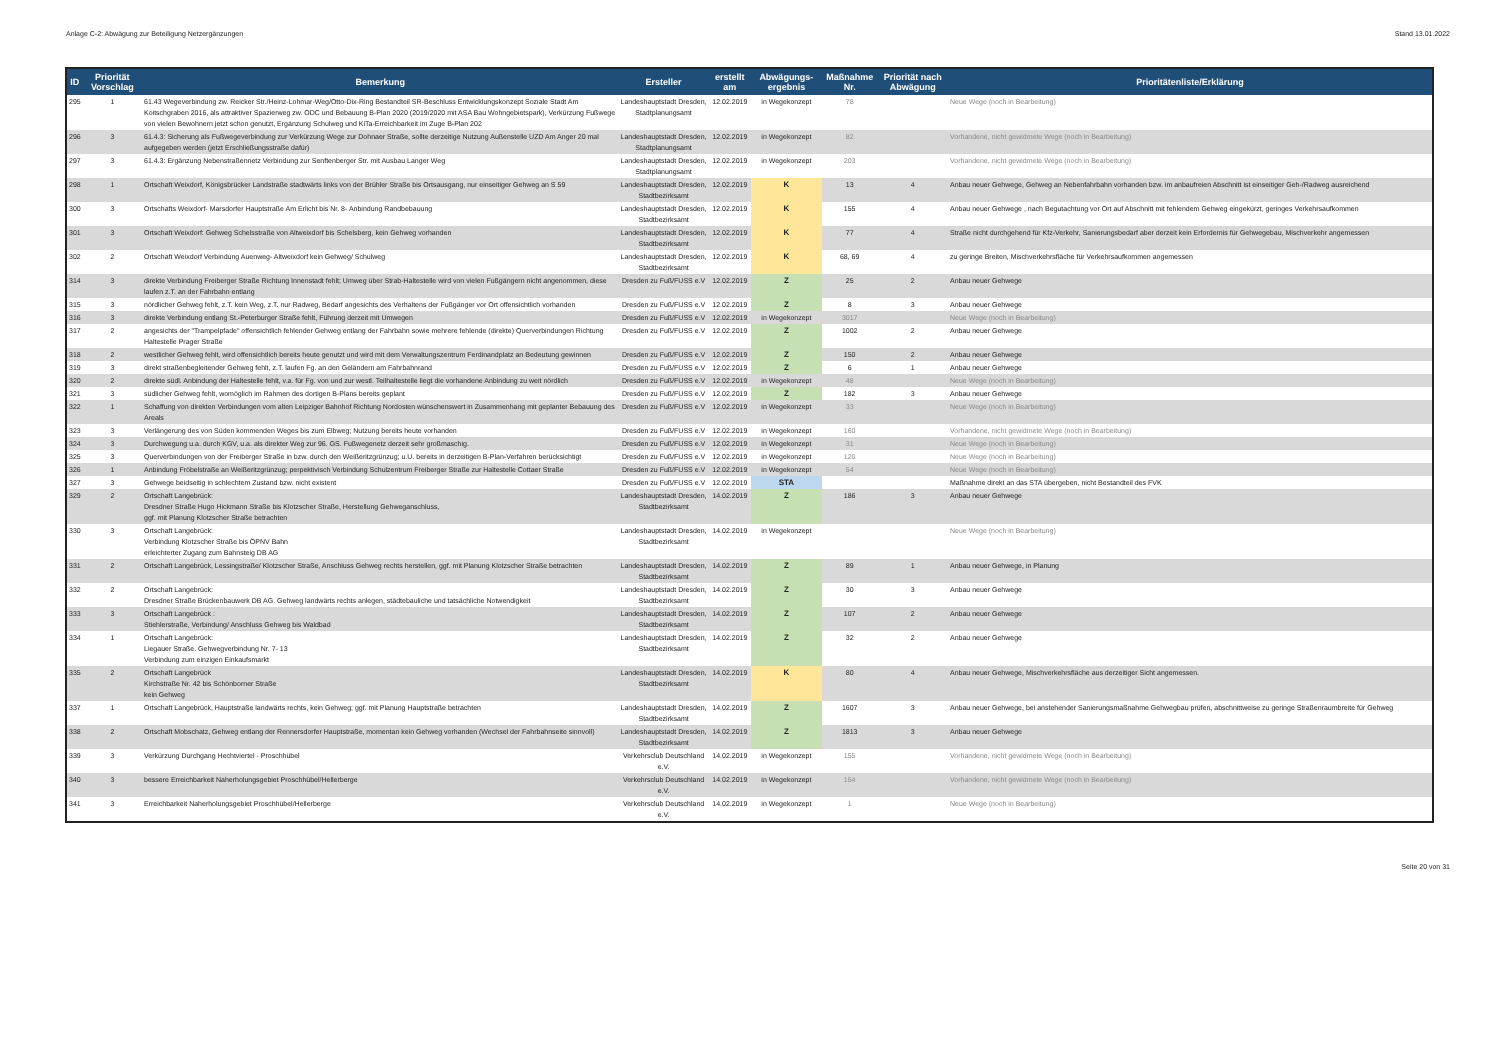Anlage C-2: Abwägung zur Beteiligung Netzergänzungen Stand 13.01.2022
| ID | Priorität Vorschlag | Bemerkung | Ersteller | erstellt am | Abwägungs-ergebnis | Maßnahme Nr. | Priorität nach Abwägung | Prioritätenliste/Erklärung |
| --- | --- | --- | --- | --- | --- | --- | --- | --- |
| 295 | 1 | 61.43 Wegeverbindung zw. Reicker Str./Heinz-Lohmar-Weg/Otto-Dix-Ring Bestandteil SR-Beschluss Entwicklungskonzept Soziale Stadt Am Koitschgraben 2016, als attraktiver Spazierweg zw. ODC und Bebauung B-Plan 2020 (2019/2020 mit ASA Bau Wohngebietspark), Verkürzung Fußwege von vielen Bewohnern jetzt schon genutzt, Ergänzung Schulweg und KiTa-Erreichbarkeit im Zuge B-Plan 202 | Landeshauptstadt Dresden, Stadtplanungsamt | 12.02.2019 | in Wegekonzept | 78 | | Neue Wege (noch in Bearbeitung) |
| 296 | 3 | 61.4.3: Sicherung als Fußwegeverbindung zur Verkürzung Wege zur Dohnaer Straße, sollte derzeitige Nutzung Außenstelle UZD Am Anger 20 mal aufgegeben werden (jetzt Erschließungsstraße dafür) | Landeshauptstadt Dresden, Stadtplanungsamt | 12.02.2019 | in Wegekonzept | 82 | | Vorhandene, nicht gewidmete Wege (noch in Bearbeitung) |
| 297 | 3 | 61.4.3: Ergänzung Nebenstraßennetz Verbindung zur Senftenberger Str. mit Ausbau Langer Weg | Landeshauptstadt Dresden, Stadtplanungsamt | 12.02.2019 | in Wegekonzept | 203 | | Vorhandene, nicht gewidmete Wege (noch in Bearbeitung) |
| 298 | 1 | Ortschaft Weixdorf, Königsbrücker Landstraße stadtwärts links von der Brühler Straße bis Ortsausgang, nur einseitiger Gehweg an S 59 | Landeshauptstadt Dresden, Stadtbezirksamt | 12.02.2019 | K | 13 | 4 | Anbau neuer Gehwege, Gehweg an Nebenfahrbahn vorhanden bzw. im anbaufreien Abschnitt ist einseitiger Geh-/Radweg ausreichend |
| 300 | 3 | Ortschafts Weixdorf- Marsdorfer Hauptstraße Am Erlicht bis Nr. 8- Anbindung Randbebauung | Landeshauptstadt Dresden, Stadtbezirksamt | 12.02.2019 | K | 155 | 4 | Anbau neuer Gehwege , nach Begutachtung vor Ort auf Abschnitt mit fehlendem Gehweg eingekürzt, geringes Verkehrsaufkommen |
| 301 | 3 | Ortschaft Weixdorf: Gehweg Schelsstraße von Altweixdorf bis Schelsberg, kein Gehweg vorhanden | Landeshauptstadt Dresden, Stadtbezirksamt | 12.02.2019 | K | 77 | 4 | Straße nicht durchgehend für Kfz-Verkehr, Sanierungsbedarf aber derzeit kein Erfordernis für Gehwegebau, Mischverkehr angemessen |
| 302 | 2 | Ortschaft Weixdorf Verbindung Auenweg- Altweixdorf kein Gehweg/ Schulweg | Landeshauptstadt Dresden, Stadtbezirksamt | 12.02.2019 | K | 68, 69 | 4 | zu geringe Breiten, Mischverkehrsfläche für Verkehrsaufkommen angemessen |
| 314 | 3 | direkte Verbindung Freiberger Straße Richtung Innenstadt fehlt; Umweg über Strab-Haltestelle wird von vielen Fußgängern nicht angenommen, diese laufen z.T. an der Fahrbahn entlang | Dresden zu Fuß/FUSS e.V | 12.02.2019 | Z | 25 | 2 | Anbau neuer Gehwege |
| 315 | 3 | nördlicher Gehweg fehlt, z.T. kein Weg, z.T. nur Radweg, Bedarf angesichts des Verhaltens der Fußgänger vor Ort offensichtlich vorhanden | Dresden zu Fuß/FUSS e.V | 12.02.2019 | Z | 8 | 3 | Anbau neuer Gehwege |
| 316 | 3 | direkte Verbindung entlang St.-Peterburger Straße fehlt, Führung derzeit mit Umwegen | Dresden zu Fuß/FUSS e.V | 12.02.2019 | in Wegekonzept | 3017 | | Neue Wege (noch in Bearbeitung) |
| 317 | 2 | angesichts der "Trampelpfade" offensichtlich fehlender Gehweg entlang der Fahrbahn sowie mehrere fehlende (direkte) Querverbindungen Richtung Haltestelle Prager Straße | Dresden zu Fuß/FUSS e.V | 12.02.2019 | Z | 1002 | 2 | Anbau neuer Gehwege |
| 318 | 2 | westlicher Gehweg fehlt, wird offensichtlich bereits heute genutzt und wird mit dem Verwaltungszentrum Ferdinandplatz an Bedeutung gewinnen | Dresden zu Fuß/FUSS e.V | 12.02.2019 | Z | 150 | 2 | Anbau neuer Gehwege |
| 319 | 3 | direkt straßenbegleitender Gehweg fehlt, z.T. laufen Fg. an den Geländern am Fahrbahnrand | Dresden zu Fuß/FUSS e.V | 12.02.2019 | Z | 6 | 1 | Anbau neuer Gehwege |
| 320 | 2 | direkte südl. Anbindung der Haltestelle fehlt, v.a. für Fg. von und zur westl. Teilhaltestelle liegt die vorhandene Anbindung zu weit nördlich | Dresden zu Fuß/FUSS e.V | 12.02.2019 | in Wegekonzept | 48 | | Neue Wege (noch in Bearbeitung) |
| 321 | 3 | südlicher Gehweg fehlt, womöglich im Rahmen des dortigen B-Plans bereits geplant | Dresden zu Fuß/FUSS e.V | 12.02.2019 | Z | 182 | 3 | Anbau neuer Gehwege |
| 322 | 1 | Schaffung von direkten Verbindungen vom alten Leipziger Bahnhof Richtung Nordosten wünschenswert in Zusammenhang mit geplanter Bebauung des Areals | Dresden zu Fuß/FUSS e.V | 12.02.2019 | in Wegekonzept | 33 | | Neue Wege (noch in Bearbeitung) |
| 323 | 3 | Verlängerung des von Süden kommenden Weges bis zum Elbweg; Nutzung bereits heute vorhanden | Dresden zu Fuß/FUSS e.V | 12.02.2019 | in Wegekonzept | 160 | | Vorhandene, nicht gewidmete Wege (noch in Bearbeitung) |
| 324 | 3 | Durchwegung u.a. durch KGV, u.a. als direkter Weg zur 96. GS. Fußwegenetz derzeit sehr großmaschig. | Dresden zu Fuß/FUSS e.V | 12.02.2019 | in Wegekonzept | 31 | | Neue Wege (noch in Bearbeitung) |
| 325 | 3 | Querverbindungen von der Freiberger Straße in bzw. durch den Weißeritzgrünzug; u.U. bereits in derzeitigen B-Plan-Verfahren berücksichtigt | Dresden zu Fuß/FUSS e.V | 12.02.2019 | in Wegekonzept | 120 | | Neue Wege (noch in Bearbeitung) |
| 326 | 1 | Anbindung Fröbelstraße an Weißeritzgrünzug; perpektivisch Verbindung Schulzentrum Freiberger Straße zur Haltestelle Cottaer Straße | Dresden zu Fuß/FUSS e.V | 12.02.2019 | in Wegekonzept | 54 | | Neue Wege (noch in Bearbeitung) |
| 327 | 3 | Gehwege beidseitig in schlechtem Zustand bzw. nicht existent | Dresden zu Fuß/FUSS e.V | 12.02.2019 | STA | | | Maßnahme direkt an das STA übergeben, nicht Bestandteil des FVK |
| 329 | 2 | Ortschaft Langebrück: Dresdner Straße Hugo Hickmann Straße bis Klotzscher Straße, Herstellung Gehweganschluss, ggf. mit Planung Klotzscher Straße betrachten | Landeshauptstadt Dresden, Stadtbezirksamt | 14.02.2019 | Z | 186 | 3 | Anbau neuer Gehwege |
| 330 | 3 | Ortschaft Langebrück: Verbindung Klotzscher Straße bis ÖPNV Bahn erleichterter Zugang zum Bahnsteig DB AG | Landeshauptstadt Dresden, Stadtbezirksamt | 14.02.2019 | in Wegekonzept | | | Neue Wege (noch in Bearbeitung) |
| 331 | 2 | Ortschaft Langebrück, Lessingstraße/ Klotzscher Straße, Anschluss Gehweg rechts herstellen, ggf. mit Planung Klotzscher Straße betrachten | Landeshauptstadt Dresden, Stadtbezirksamt | 14.02.2019 | Z | 89 | 1 | Anbau neuer Gehwege, in Planung |
| 332 | 2 | Ortschaft Langebrück: Dresdner Straße Brückenbauwerk DB AG. Gehweg landwärts rechts anlegen, städtebauliche und tatsächliche Notwendigkeit | Landeshauptstadt Dresden, Stadtbezirksamt | 14.02.2019 | Z | 30 | 3 | Anbau neuer Gehwege |
| 333 | 3 | Ortschaft Langebrück : Stiehlerstraße, Verbindung/ Anschluss Gehweg bis Waldbad | Landeshauptstadt Dresden, Stadtbezirksamt | 14.02.2019 | Z | 107 | 2 | Anbau neuer Gehwege |
| 334 | 1 | Ortschaft Langebrück: Liegauer Straße. Gehwegverbindung Nr. 7- 13 Verbindung zum einzigen Einkaufsmarkt | Landeshauptstadt Dresden, Stadtbezirksamt | 14.02.2019 | Z | 32 | 2 | Anbau neuer Gehwege |
| 335 | 2 | Ortschaft Langebrück Kirchstraße Nr. 42 bis Schönborner Straße kein Gehweg | Landeshauptstadt Dresden, Stadtbezirksamt | 14.02.2019 | K | 80 | 4 | Anbau neuer Gehwege, Mischverkehrsfläche aus derzeitiger Sicht angemessen. |
| 337 | 1 | Ortschaft Langebrück, Hauptstraße landwärts rechts, kein Gehweg; ggf. mit Planung Hauptstraße betrachten | Landeshauptstadt Dresden, Stadtbezirksamt | 14.02.2019 | Z | 1607 | 3 | Anbau neuer Gehwege, bei anstehender Sanierungsmaßnahme Gehwegbau prüfen, abschnittweise zu geringe Straßenraumbreite für Gehweg |
| 338 | 2 | Ortschaft Mobschatz, Gehweg entlang der Rennersdorfer Hauptstraße, momentan kein Gehweg vorhanden (Wechsel der Fahrbahnseite sinnvoll) | Landeshauptstadt Dresden, Stadtbezirksamt | 14.02.2019 | Z | 1813 | 3 | Anbau neuer Gehwege |
| 339 | 3 | Verkürzung Durchgang Hechtviertel - Proschhübel | Verkehrsclub Deutschland e.V. | 14.02.2019 | in Wegekonzept | 155 | | Vorhandene, nicht gewidmete Wege (noch in Bearbeitung) |
| 340 | 3 | bessere Erreichbarkeit Naherholungsgebiet Proschhübel/Hellerberge | Verkehrsclub Deutschland e.V. | 14.02.2019 | in Wegekonzept | 154 | | Vorhandene, nicht gewidmete Wege (noch in Bearbeitung) |
| 341 | 3 | Erreichbarkeit Naherholungsgebiet Proschhübel/Hellerberge | Verkehrsclub Deutschland e.V. | 14.02.2019 | in Wegekonzept | 1 | | Neue Wege (noch in Bearbeitung) |
Seite 20 von 31